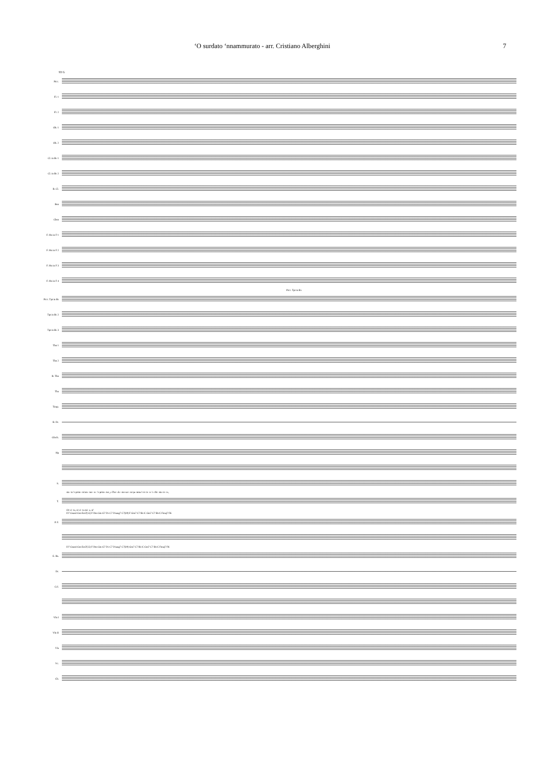‘O surdato ‘nnammurato - arr. Cristiano Alberghini 7
93 G
Picc.
Fl. 1
Fl. 2
Ob. 1
Ob. 2
Cl. in B♭ 1
Cl. in B♭ 2
B. Cl.
Bsn
Cbsn
F. Hn in F 1
F. Hn in F 2
F. Hn in F 3
F. Hn in F 4
Picc. Tpt in B♭
Picc. Tpt in B♭
Tpt in B♭ 2
Tpt in B♭ 3
Tbn 1
Tbn 2
B. Tbn
Tba
Timp.
B. Dr.
Glock.
Hp
S.
sta- ta 'o prim- m'am- mo- re: 'o prim- mo_e ll'ur- de- mo sar- rai pe mme! oi co- re 'e chi- stu co- re,
T.
Oi vi- ta, oi vi- ta mi- a, si'
D7 Gsus4 Gm Em7(♭5) F Dm Gm G7 D♭ C7 D♭aug7 C7(♭9) F Gm7 C7 B♭/C Gm7 C7 B♭/C Fmaj7 F6
P. F.
D7 Gsus4 Gm Em7(♭5) F Dm Gm G7 D♭ C7 D♭aug7 C7(♭9) Gm7 C7 B♭/C Gm7 C7 B♭/C Fmaj7 F6
E. Bs.
Dr.
Cel.
Vln I
Vln II
Vla
Vc.
Cb.